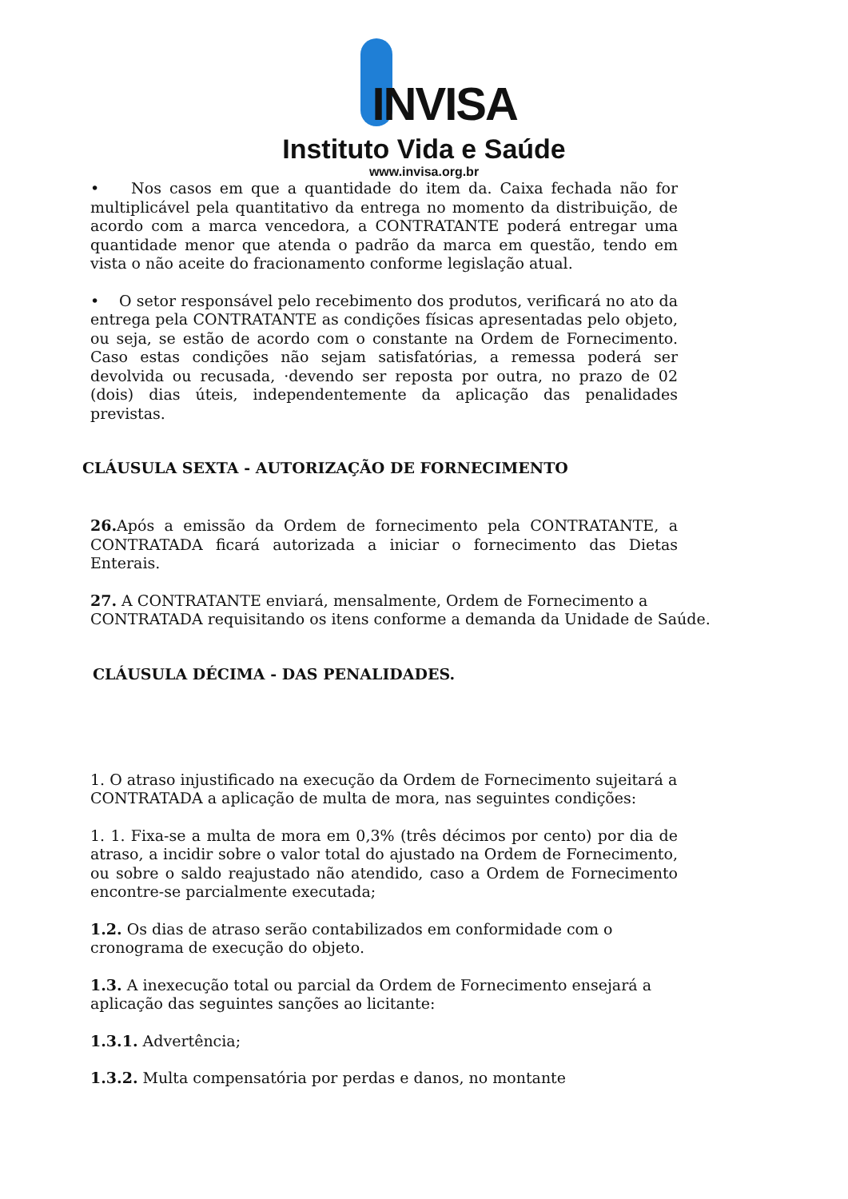INVISA
Instituto Vida e Saúde
www.invisa.org.br
• Nos casos em que a quantidade do item da. Caixa fechada não for multiplicável pela quantitativo da entrega no momento da distribuição, de acordo com a marca vencedora, a CONTRATANTE poderá entregar uma quantidade menor que atenda o padrão da marca em questão, tendo em vista o não aceite do fracionamento conforme legislação atual.
• O setor responsável pelo recebimento dos produtos, verificará no ato da entrega pela CONTRATANTE as condições físicas apresentadas pelo objeto, ou seja, se estão de acordo com o constante na Ordem de Fornecimento. Caso estas condições não sejam satisfatórias, a remessa poderá ser devolvida ou recusada, ·devendo ser reposta por outra, no prazo de 02 (dois) dias úteis, independentemente da aplicação das penalidades previstas.
CLÁUSULA SEXTA - AUTORIZAÇÃO DE FORNECIMENTO
26. Após a emissão da Ordem de fornecimento pela CONTRATANTE, a CONTRATADA ficará autorizada a iniciar o fornecimento das Dietas Enterais.
27. A CONTRATANTE enviará, mensalmente, Ordem de Fornecimento a CONTRATADA requisitando os itens conforme a demanda da Unidade de Saúde.
CLÁUSULA DÉCIMA - DAS PENALIDADES.
1. O atraso injustificado na execução da Ordem de Fornecimento sujeitará a CONTRATADA a aplicação de multa de mora, nas seguintes condições:
1. 1. Fixa-se a multa de mora em 0,3% (três décimos por cento) por dia de atraso, a incidir sobre o valor total do ajustado na Ordem de Fornecimento, ou sobre o saldo reajustado não atendido, caso a Ordem de Fornecimento encontre-se parcialmente executada;
1.2. Os dias de atraso serão contabilizados em conformidade com o cronograma de execução do objeto.
1.3. A inexecução total ou parcial da Ordem de Fornecimento ensejará a aplicação das seguintes sanções ao licitante:
1.3.1. Advertência;
1.3.2. Multa compensatória por perdas e danos, no montante